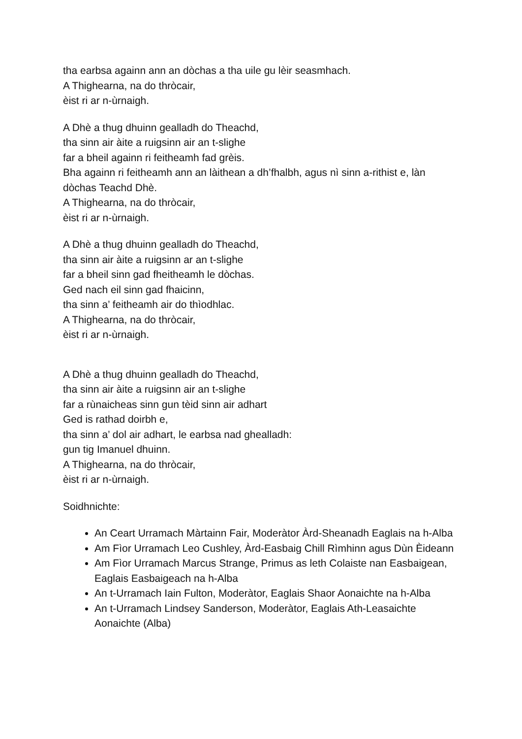tha earbsa againn ann an dòchas a tha uile gu lèir seasmhach.
A Thighearna, na do thròcair,
èist ri ar n-ùrnaigh.
A Dhè a thug dhuinn gealladh do Theachd,
tha sinn air àite a ruigsinn air an t-slighe
far a bheil againn ri feitheamh fad grèis.
Bha againn ri feitheamh ann an làithean a dh’fhalbh, agus nì sinn a-rithist e, làn dòchas Teachd Dhè.
A Thighearna, na do thròcair,
èist ri ar n-ùrnaigh.
A Dhè a thug dhuinn gealladh do Theachd,
tha sinn air àite a ruigsinn ar an t-slighe
far a bheil sinn gad fheitheamh le dòchas.
Ged nach eil sinn gad fhaicinn,
tha sinn a’ feitheamh air do thìodhlac.
A Thighearna, na do thròcair,
èist ri ar n-ùrnaigh.
A Dhè a thug dhuinn gealladh do Theachd,
tha sinn air àite a ruigsinn air an t-slighe
far a rùnaicheas sinn gun tèid sinn air adhart
Ged is rathad doirbh e,
tha sinn a’ dol air adhart, le earbsa nad ghealladh:
gun tig Imanuel dhuinn.
A Thighearna, na do thròcair,
èist ri ar n-ùrnaigh.
Soidhnichte:
An Ceart Urramach Màrtainn Fair, Moderàtor Àrd-Sheanadh Eaglais na h-Alba
Am Fìor Urramach Leo Cushley, Àrd-Easbaig Chill Rìmhinn agus Dùn Èideann
Am Fìor Urramach Marcus Strange, Primus as leth Colaiste nan Easbaigean, Eaglais Easbaigeach na h-Alba
An t-Urramach Iain Fulton, Moderàtor, Eaglais Shaor Aonaichte na h-Alba
An t-Urramach Lindsey Sanderson, Moderàtor, Eaglais Ath-Leasaichte Aonaichte (Alba)